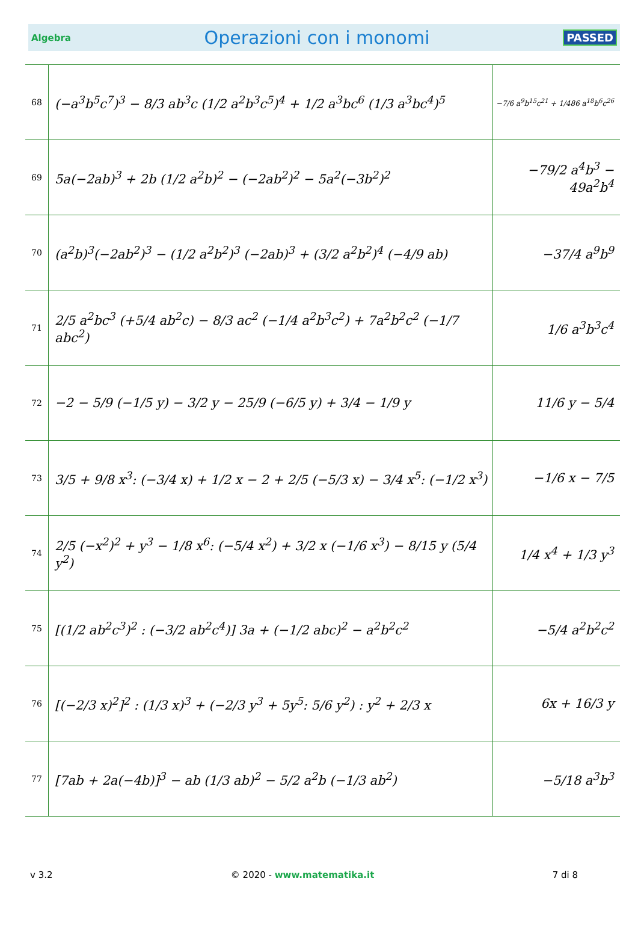Algebra Operazioni con i monomi PASSED
| 68 | (−a<sup>3</sup>b<sup>5</sup>c<sup>7</sup>)<sup>3</sup> − 8/3 ab<sup>3</sup>c (1/2 a<sup>2</sup>b<sup>3</sup>c<sup>5</sup>)<sup>4</sup> + 1/2 a<sup>3</sup>bc<sup>6</sup> (1/3 a<sup>3</sup>bc<sup>4</sup>)<sup>5</sup> | −7/6 a<sup>9</sup>b<sup>15</sup>c<sup>21</sup> + 1/486 a<sup>18</sup>b<sup>6</sup>c<sup>26</sup> |
| 69 | 5a(−2ab)<sup>3</sup> + 2b (1/2 a<sup>2</sup>b)<sup>2</sup> − (−2ab<sup>2</sup>)<sup>2</sup> − 5a<sup>2</sup>(−3b<sup>2</sup>)<sup>2</sup> | −79/2 a<sup>4</sup>b<sup>3</sup> − 49a<sup>2</sup>b<sup>4</sup> |
| 70 | (a<sup>2</sup>b)<sup>3</sup>(−2ab<sup>2</sup>)<sup>3</sup> − (1/2 a<sup>2</sup>b<sup>2</sup>)<sup>3</sup> (−2ab)<sup>3</sup> + (3/2 a<sup>2</sup>b<sup>2</sup>)<sup>4</sup> (−4/9 ab) | −37/4 a<sup>9</sup>b<sup>9</sup> |
| 71 | 2/5 a<sup>2</sup>bc<sup>3</sup> (+5/4 ab<sup>2</sup>c) − 8/3 ac<sup>2</sup> (−1/4 a<sup>2</sup>b<sup>3</sup>c<sup>2</sup>) + 7a<sup>2</sup>b<sup>2</sup>c<sup>2</sup> (−1/7 abc<sup>2</sup>) | 1/6 a<sup>3</sup>b<sup>3</sup>c<sup>4</sup> |
| 72 | −2 − 5/9 (−1/5 y) − 3/2 y − 25/9 (−6/5 y) + 3/4 − 1/9 y | 11/6 y − 5/4 |
| 73 | 3/5 + 9/8 x<sup>3</sup>: (−3/4 x) + 1/2 x − 2 + 2/5 (−5/3 x) − 3/4 x<sup>5</sup>: (−1/2 x<sup>3</sup>) | −1/6 x − 7/5 |
| 74 | 2/5 (−x<sup>2</sup>)<sup>2</sup> + y<sup>3</sup> − 1/8 x<sup>6</sup>: (−5/4 x<sup>2</sup>) + 3/2 x (−1/6 x<sup>3</sup>) − 8/15 y (5/4 y<sup>2</sup>) | 1/4 x<sup>4</sup> + 1/3 y<sup>3</sup> |
| 75 | [(1/2 ab<sup>2</sup>c<sup>3</sup>)<sup>2</sup> : (−3/2 ab<sup>2</sup>c<sup>4</sup>)] 3a + (−1/2 abc)<sup>2</sup> − a<sup>2</sup>b<sup>2</sup>c<sup>2</sup> | −5/4 a<sup>2</sup>b<sup>2</sup>c<sup>2</sup> |
| 76 | [(−2/3 x)<sup>2</sup>]<sup>2</sup> : (1/3 x)<sup>3</sup> + (−2/3 y<sup>3</sup> + 5y<sup>5</sup>: 5/6 y<sup>2</sup>) : y<sup>2</sup> + 2/3 x | 6x + 16/3 y |
| 77 | [7ab + 2a(−4b)]<sup>3</sup> − ab (1/3 ab)<sup>2</sup> − 5/2 a<sup>2</sup>b (−1/3 ab<sup>2</sup>) | −5/18 a<sup>3</sup>b<sup>3</sup> |
v 3.2 © 2020 - www.matematika.it 7 di 8